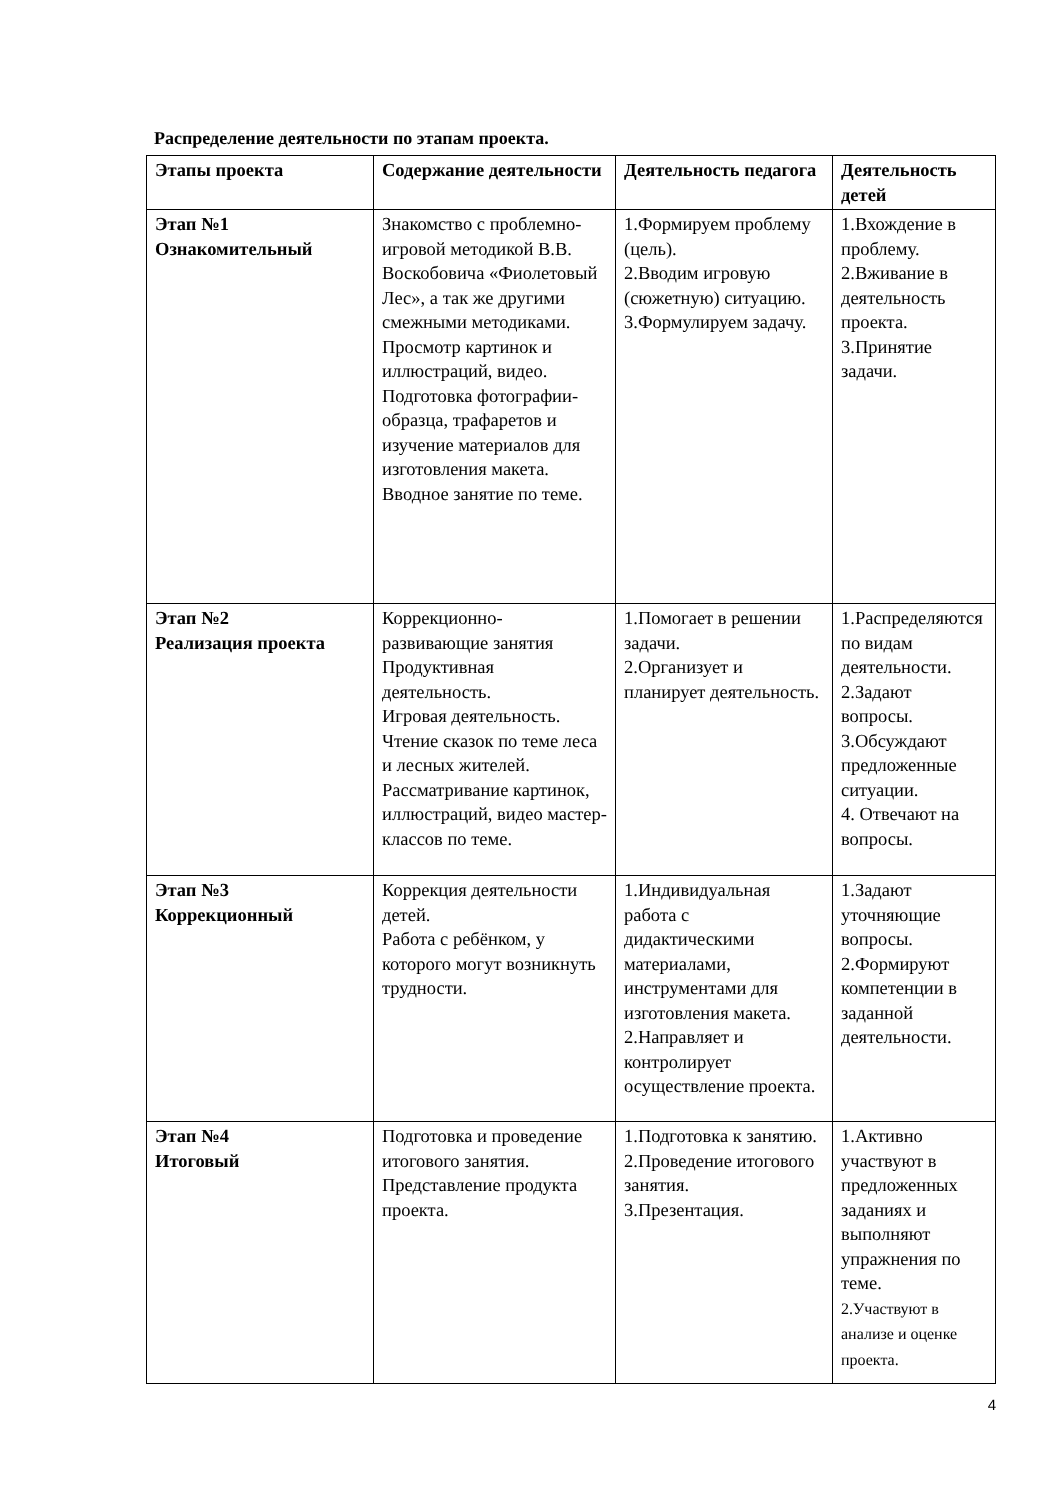Распределение деятельности по этапам проекта.
| Этапы проекта | Содержание деятельности | Деятельность педагога | Деятельность детей |
| --- | --- | --- | --- |
| Этап №1 Ознакомительный | Знакомство с проблемно-игровой методикой В.В. Воскобовича «Фиолетовый Лес», а так же другими смежными методиками. Просмотр картинок и иллюстраций, видео. Подготовка фотографии-образца, трафаретов и изучение материалов для изготовления макета. Вводное занятие по теме. | 1.Формируем проблему (цель). 2.Вводим игровую (сюжетную) ситуацию. 3.Формулируем задачу. | 1.Вхождение в проблему. 2.Вживание в деятельность проекта. 3.Принятие задачи. |
| Этап №2 Реализация проекта | Коррекционно-развивающие занятия Продуктивная деятельность. Игровая деятельность. Чтение сказок по теме леса и лесных жителей. Рассматривание картинок, иллюстраций, видео мастер-классов по теме. | 1.Помогает в решении задачи. 2.Организует и планирует деятельность. | 1.Распределяются по видам деятельности. 2.Задают вопросы. 3.Обсуждают предложенные ситуации. 4. Отвечают на вопросы. |
| Этап №3 Коррекционный | Коррекция деятельности детей. Работа с ребёнком, у которого могут возникнуть трудности. | 1.Индивидуальная работа с дидактическими материалами, инструментами для изготовления макета. 2.Направляет и контролирует осуществление проекта. | 1.Задают уточняющие вопросы. 2.Формируют компетенции в заданной деятельности. |
| Этап №4 Итоговый | Подготовка и проведение итогового занятия. Представление продукта проекта. | 1.Подготовка к занятию. 2.Проведение итогового занятия. 3.Презентация. | 1.Активно участвуют в предложенных заданиях и выполняют упражнения по теме. 2.Участвуют в анализе и оценке проекта. |
4